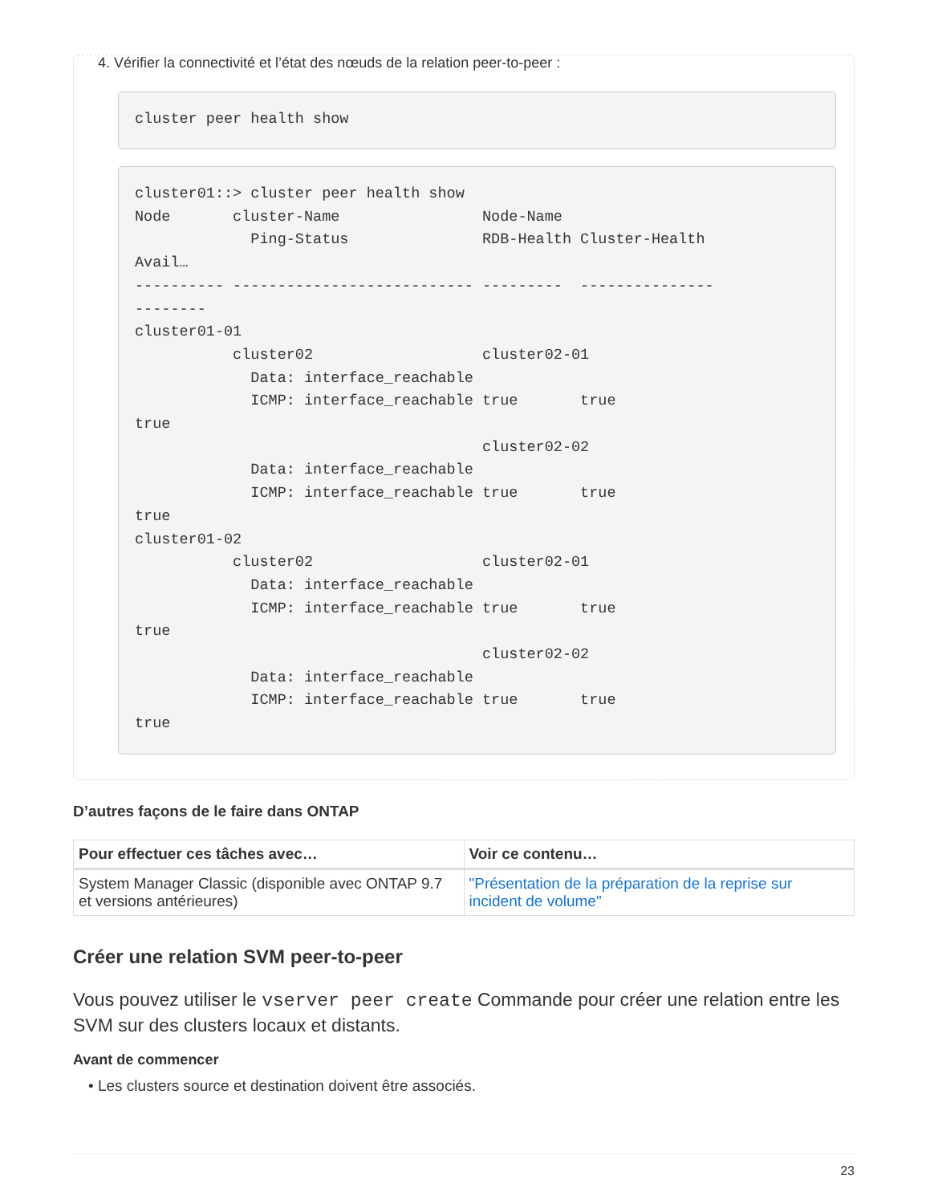4. Vérifier la connectivité et l’état des nœuds de la relation peer-to-peer :
cluster peer health show
cluster01::> cluster peer health show
Node       cluster-Name                Node-Name
             Ping-Status               RDB-Health Cluster-Health
Avail…
---------- --------------------------- ---------  ---------------
--------
cluster01-01
           cluster02                   cluster02-01
             Data: interface_reachable
             ICMP: interface_reachable true       true
true
                                       cluster02-02
             Data: interface_reachable
             ICMP: interface_reachable true       true
true
cluster01-02
           cluster02                   cluster02-01
             Data: interface_reachable
             ICMP: interface_reachable true       true
true
                                       cluster02-02
             Data: interface_reachable
             ICMP: interface_reachable true       true
true
D’autres façons de le faire dans ONTAP
| Pour effectuer ces tâches avec… | Voir ce contenu… |
| --- | --- |
| System Manager Classic (disponible avec ONTAP 9.7 et versions antérieures) | "Présentation de la préparation de la reprise sur incident de volume" |
Créer une relation SVM peer-to-peer
Vous pouvez utiliser le vserver peer create Commande pour créer une relation entre les SVM sur des clusters locaux et distants.
Avant de commencer
• Les clusters source et destination doivent être associés.
23